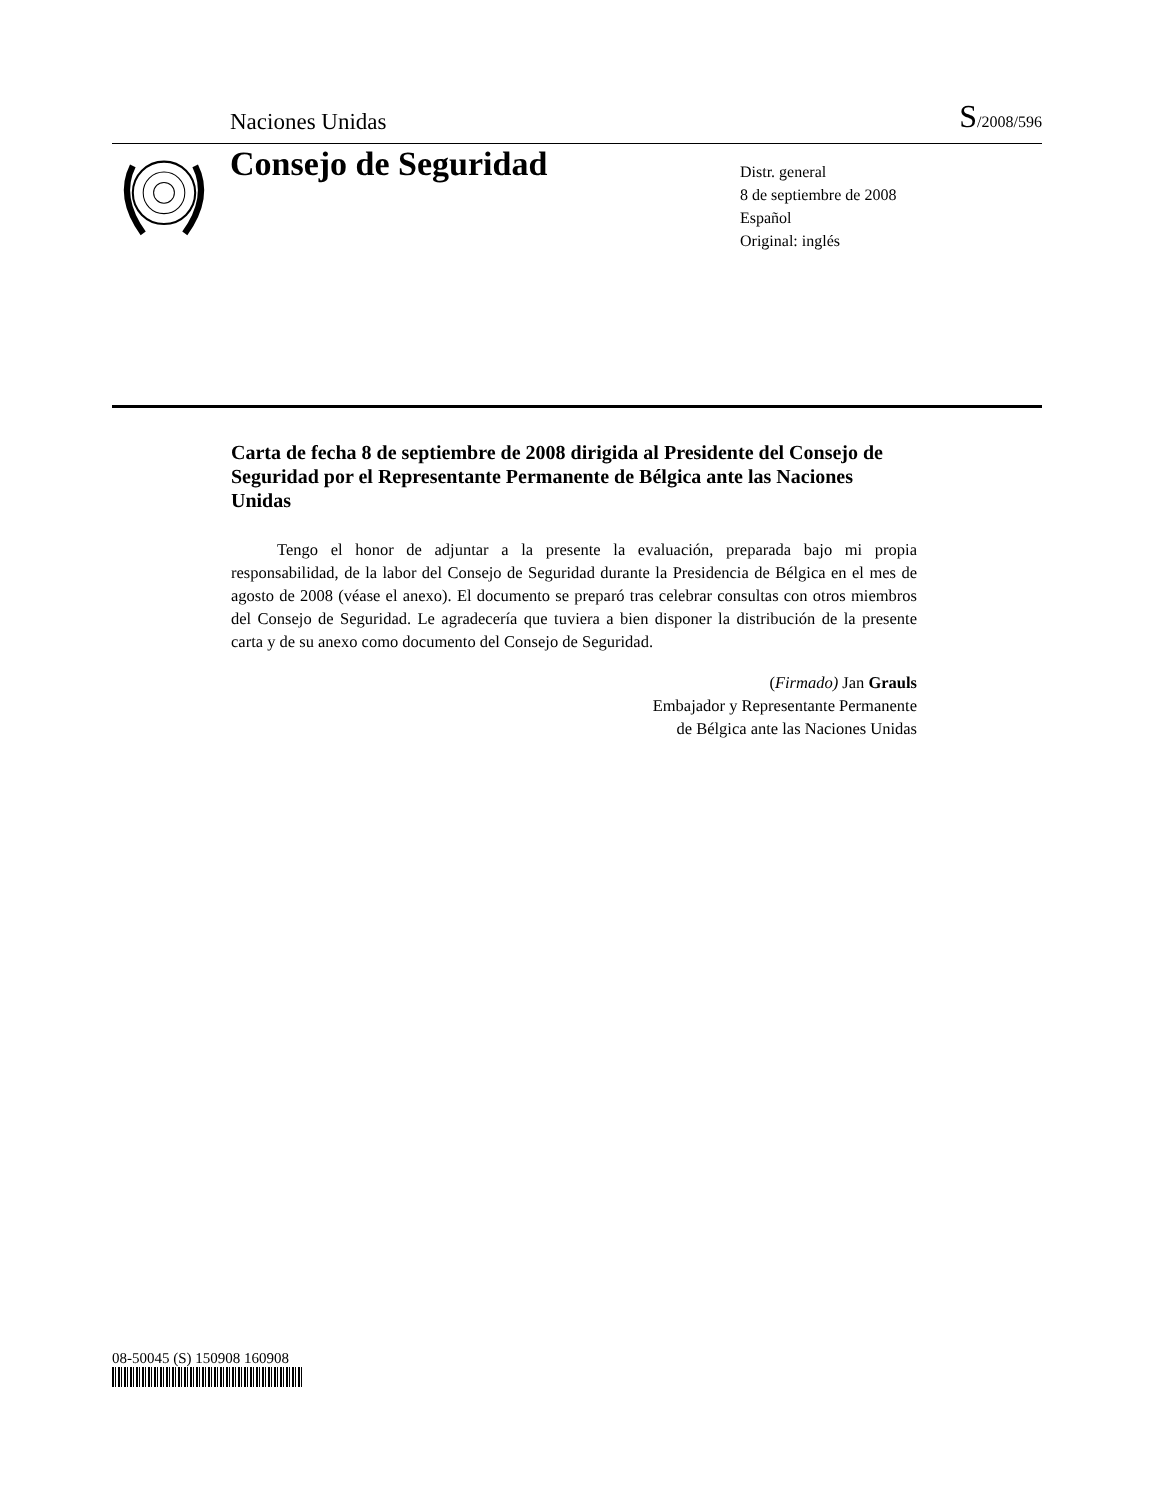Naciones Unidas S/2008/596
Consejo de Seguridad
Distr. general
8 de septiembre de 2008
Español
Original: inglés
Carta de fecha 8 de septiembre de 2008 dirigida al Presidente del Consejo de Seguridad por el Representante Permanente de Bélgica ante las Naciones Unidas
Tengo el honor de adjuntar a la presente la evaluación, preparada bajo mi propia responsabilidad, de la labor del Consejo de Seguridad durante la Presidencia de Bélgica en el mes de agosto de 2008 (véase el anexo). El documento se preparó tras celebrar consultas con otros miembros del Consejo de Seguridad. Le agradecería que tuviera a bien disponer la distribución de la presente carta y de su anexo como documento del Consejo de Seguridad.
(Firmado) Jan Grauls
Embajador y Representante Permanente
de Bélgica ante las Naciones Unidas
08-50045 (S) 150908 160908